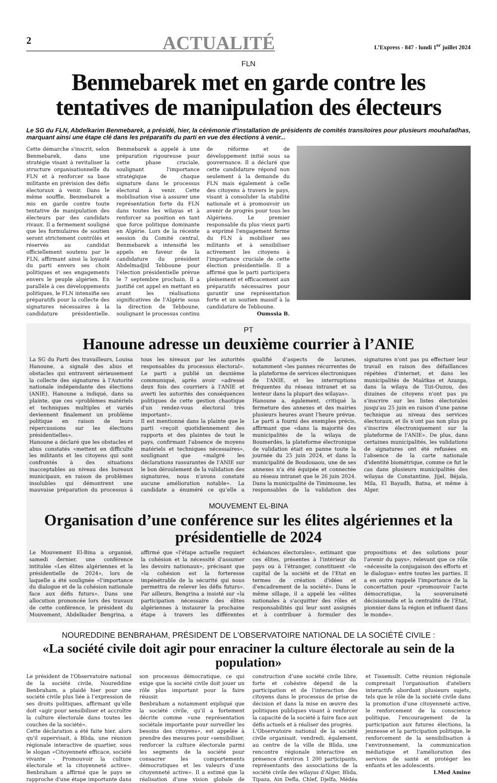2 ACTUALITÉ
L’Express - 847 - lundi 1<sup>er</sup> juillet 2024
FLN
Benmebarek met en garde contre les tentatives de manipulation des électeurs
Le SG du FLN, Abdelkarim Benmebarek, a présidé, hier, la cérémonie d'installation de présidents de comités transitoires pour plusieurs mouhafadhas, marquant ainsi une étape clé dans les préparatifs du parti en vue des élections à venir...
Cette démarche s'inscrit, selon Benmebarek, dans une stratégie visant à revitaliser la structure organisationnelle du FLN et à renforcer sa base militante en prévision des défis électoraux à venir. Dans le même souffle, Benmebarek a mis en garde contre toute tentative de manipulation des électeurs par des candidats rivaux. Il a fermement souligné que les formulaires de soutien seront strictement contrôlés et réservés au candidat officiellement soutenu par le FLN, affirmant ainsi la loyauté du parti envers ses choix politiques et ses engagements envers le peuple algérien. En parallèle à ces développements politiques, le FLN intensifie ses préparatifs pour la collecte des signatures nécessaires à la candidature présidentielle. Benmebarek a appelé à une préparation rigoureuse pour cette phase cruciale, soulignant l'importance stratégique de chaque signature dans le processus électoral à venir. Cette mobilisation vise à assurer une représentation forte du FLN dans toutes les wilayas et à renforcer sa position en tant que force politique dominante en Algérie. Lors de la récente session du Comité central, Benmebarek a intensifié les appels en faveur de la candidature du président Abdelmadjid Tebboune pour l'élection présidentielle prévue le 7 septembre prochain. Il a justifié cet appel en mettant en avant les réalisations significatives de l'Algérie sous la direction de Tebboune, soulignant le processus continu de réforme et de développement initié sous sa gouvernance. Il a déclaré que cette candidature répond non seulement à la demande du FLN mais également à celle des citoyens à travers le pays, visant à consolider la stabilité nationale et à promouvoir un avenir de progrès pour tous les Algériens. Le premier responsable du plus vieux parti a exprimé l'engagement ferme du FLN à mobiliser ses militants et à sensibiliser activement les citoyens à l'importance cruciale de cette élection présidentielle. Il a affirmé que le parti participera pleinement et efficacement aux préparatifs nécessaires pour garantir une représentation forte et un soutien massif à la candidature de Tebboune.
Oumssia B.
PT
Hanoune adresse un deuxième courrier à l’ANIE
La SG du Parti des travailleurs, Louisa Hanoune, a signalé des abus et obstacles qui entravent sérieusement la collecte des signatures à l'Autorité nationale indépendante des élections (ANIE). Hanoune a indiqué, dans sa plainte, que ces «problèmes matériels et techniques multiples et variés deviennent finalement un problème politique en raison de leurs répercussions sur les élections présidentielles».
Hanoune a déclaré que les obstacles et abus constatés «mettent en difficulté les militants et les citoyens qui sont confrontés à des situations inacceptables au niveau des bureaux municipaux, en raison de problèmes insolubles qui démontrent une mauvaise préparation du processus à tous les niveaux par les autorités responsables du processus électoral». Le parti a publié un deuxième communiqué, après avoir «adressé deux fois des courriers à l'ANIE et averti les autorités des conséquences politiques de cette gestion chaotique d'un rendez-vous électoral très important».
Il est mentionné dans la plainte que le parti «reçoit quotidiennement des rapports et des plaintes de tout le pays, confirmant l'absence de moyens matériels et techniques nécessaires», soulignant que «malgré les déclarations rassurantes de l'ANIE sur le bon déroulement de la validation des signatures, nous n'avons constaté aucune amélioration notable». La candidate a énuméré ce qu’elle a qualifié d’aspects de lacunes, notamment «les pannes récurrentes de la plateforme de services électroniques de l'ANIE, et les interruptions fréquentes du réseau intranet et sa lenteur dans la plupart des wilayas».
Hanoune a, également, critiqué la fermeture des annexes et des mairies plusieurs heures avant l'heure prévue. Le parti a fourni des exemples précis, affirmant que «dans la majorité des municipalités de la wilaya de Boumerdès, la plateforme électronique de validation était en panne toute la journée du 25 juin 2024, et dans la municipalité de Boudouaou, une de ses annexes n'a été équipée et connectée au réseau intranet que le 26 juin 2024. Dans la municipalité de Timimoune, les responsables de la validation des signatures n'ont pas pu effectuer leur travail en raison des défaillances répétées d'internet, et dans les municipalités de Maâtkas et Azazga, dans la wilaya de Tizi-Ouzou, des dizaines de citoyens n'ont pas pu s'inscrire sur les listes électorales jusqu'au 25 juin en raison d'une panne technique au niveau des services électoraux, et ils n'ont pas non plus pu s'inscrire électroniquement sur la plateforme de l'ANIE». De plus, dans certaines municipalités, les validations de signatures ont été refusées en l'absence de la carte nationale d'identité biométrique, comme ce fut le cas dans plusieurs municipalités des wilayas de Constantine, Jijel, Béjaïa, Mila, El Bayadh, Batna, et même à Alger.
MOUVEMENT EL-BINA
Organisation d’une conférence sur les élites algériennes et la présidentielle de 2024
Le Mouvement El-Bina a organisé, samedi dernier, une conférence intitulée «Les élites algériennes et la présidentielle de 2024», lors de laquelle a été soulignée «l'importance du dialogue et de la cohésion nationale face aux défis futurs». Dans une allocution prononcée lors des travaux de cette conférence, le président du Mouvement, Abdelkader Bengrina, a affirmé que «l'étape actuelle requiert la cohésion et la nécessité d'assumer les devoirs nationaux», précisant que «la cohésion est la forteresse impénétrable de la sécurité qui nous permettra de relever les défis futurs». Par ailleurs, Bengrina a insisté sur «la participation nécessaire des élites algériennes à instaurer la prochaine étape à travers les différentes échéances électorales», estimant que ces élites, présentes à l'intérieur du pays ou à l'étranger, constituent «le capital de la société et de l'Etat en termes de création d'idées et d'encadrement de la société». Dans le même sillage, il a appelé les «élites nationales à s'acquitter des rôles et responsabilités qui leur sont assignés et à contribuer à formuler des propositions et des solutions pour l'avenir du pays», relevant que ce rôle «nécessite la conjugaison des efforts et le dialogue» entre toutes les parties. Il a en outre rappelé l'importance de la concertation pour «promouvoir l'acte démocratique, la souveraineté décisionnelle et la centralité de l'Etat, pionnier dans la région et influent dans le monde».
NOUREDDINE BENBRAHAM, PRÉSIDENT DE L'OBSERVATOIRE NATIONAL DE LA SOCIÉTÉ CIVILE :
«La société civile doit agir pour enraciner la culture électorale au sein de la population»
Le président de l'Observatoire national de la société civile, Noureddine Benbraham, a plaidé hier pour une société civile plus liée à l’expression de ses droits politiques, affirmant qu’elle doit «agir pour sensibiliser et accroître la culture électorale dans toutes les couches de la société».
Cette déclaration a été faite hier, alors qu'il supervisait, à Blida, une réunion régionale interactive de quartier, sous le slogan «Citoyenneté efficace, société vivante - Promouvoir la culture électorale et la citoyenneté active». Benbraham a affirmé que le pays se rapproche d'une étape importante dans son processus démocratique, ce qui exige que la société civile doit jouer un rôle plus important pour la faire réussir.
Benbraham a notamment expliqué que la société civile, qu'il a fortement décrite comme «une représentation sociétale importante pour surveiller les besoins des citoyens», est appelée à prendre des mesures pour «sensibiliser, renforcer la culture électorale parmi les segments de la société pour consacrer les comportements démocratiques et les valeurs d’une citoyenneté active». Il a estimé que la réalisation d’une vision globale de construction d’une société civile libre, forte et cohésive dépend de la participation et de l’interaction des citoyens dans le processus de prise de décision et dans la mise en œuvre des politiques publiques visant à renforcer la capacité de la société à faire face aux défis actuels et à réaliser des progrès.
L'Observatoire national de la société civile organisait, vendredi, également, au centre de la ville de Blida, une rencontre régionale interactive en présence d'environ 1 200 participants, représentants des associations de la société civile des wilayas d'Alger, Blida, Tipaza, Ain Defla, Chlef, Djelfa, Médéa et Tissemsilt. Cette réunion régionale comprenait l'organisation d'ateliers interactifs abordant plusieurs sujets, tels que le rôle de la société civile dans la promotion d'une citoyenneté active, le renforcement de la conscience politique, l'encouragement de la participation aux futures élections, la jeunesse et la participation politique, le renforcement de la sensibilisation à l'environnement, la communication médiatique et l’amélioration des services de santé et protéger les enfants et les adolescents.
I.Med Amine